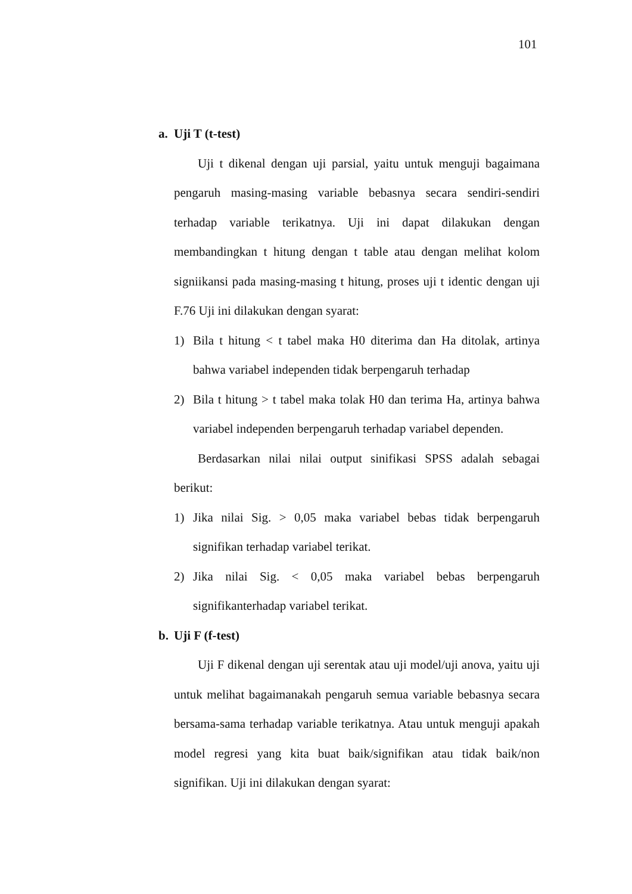101
a. Uji T (t-test)
Uji t dikenal dengan uji parsial, yaitu untuk menguji bagaimana pengaruh masing-masing variable bebasnya secara sendiri-sendiri terhadap variable terikatnya. Uji ini dapat dilakukan dengan membandingkan t hitung dengan t table atau dengan melihat kolom signiikansi pada masing-masing t hitung, proses uji t identic dengan uji F.76 Uji ini dilakukan dengan syarat:
1) Bila t hitung < t tabel maka H0 diterima dan Ha ditolak, artinya bahwa variabel independen tidak berpengaruh terhadap
2) Bila t hitung > t tabel maka tolak H0 dan terima Ha, artinya bahwa variabel independen berpengaruh terhadap variabel dependen.
Berdasarkan nilai nilai output sinifikasi SPSS adalah sebagai berikut:
1) Jika nilai Sig. > 0,05 maka variabel bebas tidak berpengaruh signifikan terhadap variabel terikat.
2) Jika nilai Sig. < 0,05 maka variabel bebas berpengaruh signifikanterhadap variabel terikat.
b. Uji F (f-test)
Uji F dikenal dengan uji serentak atau uji model/uji anova, yaitu uji untuk melihat bagaimanakah pengaruh semua variable bebasnya secara bersama-sama terhadap variable terikatnya. Atau untuk menguji apakah model regresi yang kita buat baik/signifikan atau tidak baik/non signifikan. Uji ini dilakukan dengan syarat: